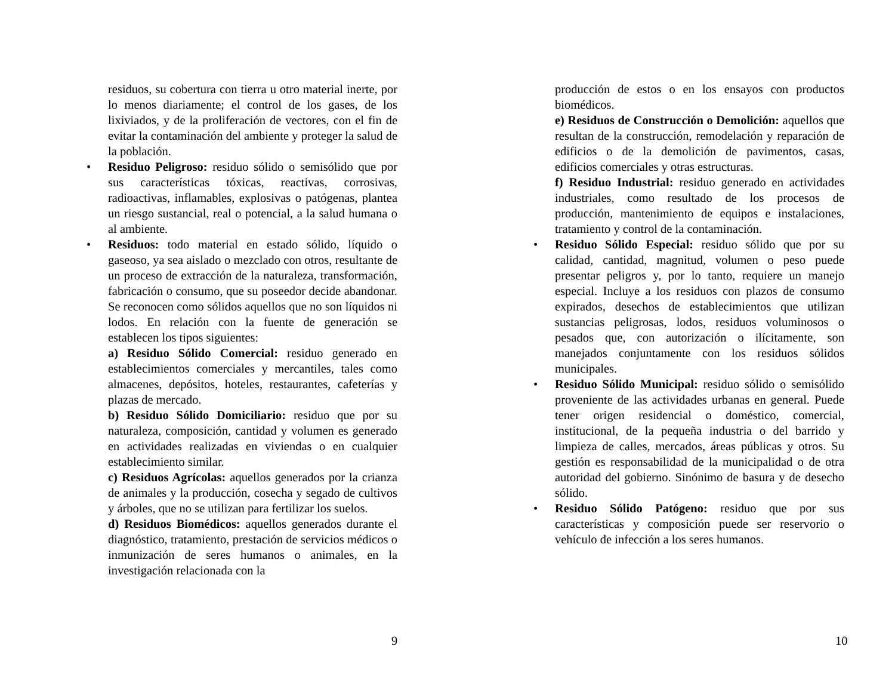residuos, su cobertura con tierra u otro material inerte, por lo menos diariamente; el control de los gases, de los lixiviados, y de la proliferación de vectores, con el fin de evitar la contaminación del ambiente y proteger la salud de la población.
• Residuo Peligroso: residuo sólido o semisólido que por sus características tóxicas, reactivas, corrosivas, radioactivas, inflamables, explosivas o patógenas, plantea un riesgo sustancial, real o potencial, a la salud humana o al ambiente.
• Residuos: todo material en estado sólido, líquido o gaseoso, ya sea aislado o mezclado con otros, resultante de un proceso de extracción de la naturaleza, transformación, fabricación o consumo, que su poseedor decide abandonar. Se reconocen como sólidos aquellos que no son líquidos ni lodos. En relación con la fuente de generación se establecen los tipos siguientes:
a) Residuo Sólido Comercial: residuo generado en establecimientos comerciales y mercantiles, tales como almacenes, depósitos, hoteles, restaurantes, cafeterías y plazas de mercado.
b) Residuo Sólido Domiciliario: residuo que por su naturaleza, composición, cantidad y volumen es generado en actividades realizadas en viviendas o en cualquier establecimiento similar.
c) Residuos Agrícolas: aquellos generados por la crianza de animales y la producción, cosecha y segado de cultivos y árboles, que no se utilizan para fertilizar los suelos.
d) Residuos Biomédicos: aquellos generados durante el diagnóstico, tratamiento, prestación de servicios médicos o inmunización de seres humanos o animales, en la investigación relacionada con la
9
producción de estos o en los ensayos con productos biomédicos.
e) Residuos de Construcción o Demolición: aquellos que resultan de la construcción, remodelación y reparación de edificios o de la demolición de pavimentos, casas, edificios comerciales y otras estructuras.
f) Residuo Industrial: residuo generado en actividades industriales, como resultado de los procesos de producción, mantenimiento de equipos e instalaciones, tratamiento y control de la contaminación.
• Residuo Sólido Especial: residuo sólido que por su calidad, cantidad, magnitud, volumen o peso puede presentar peligros y, por lo tanto, requiere un manejo especial. Incluye a los residuos con plazos de consumo expirados, desechos de establecimientos que utilizan sustancias peligrosas, lodos, residuos voluminosos o pesados que, con autorización o ilícitamente, son manejados conjuntamente con los residuos sólidos municipales.
• Residuo Sólido Municipal: residuo sólido o semisólido proveniente de las actividades urbanas en general. Puede tener origen residencial o doméstico, comercial, institucional, de la pequeña industria o del barrido y limpieza de calles, mercados, áreas públicas y otros. Su gestión es responsabilidad de la municipalidad o de otra autoridad del gobierno. Sinónimo de basura y de desecho sólido.
• Residuo Sólido Patógeno: residuo que por sus características y composición puede ser reservorio o vehículo de infección a los seres humanos.
10